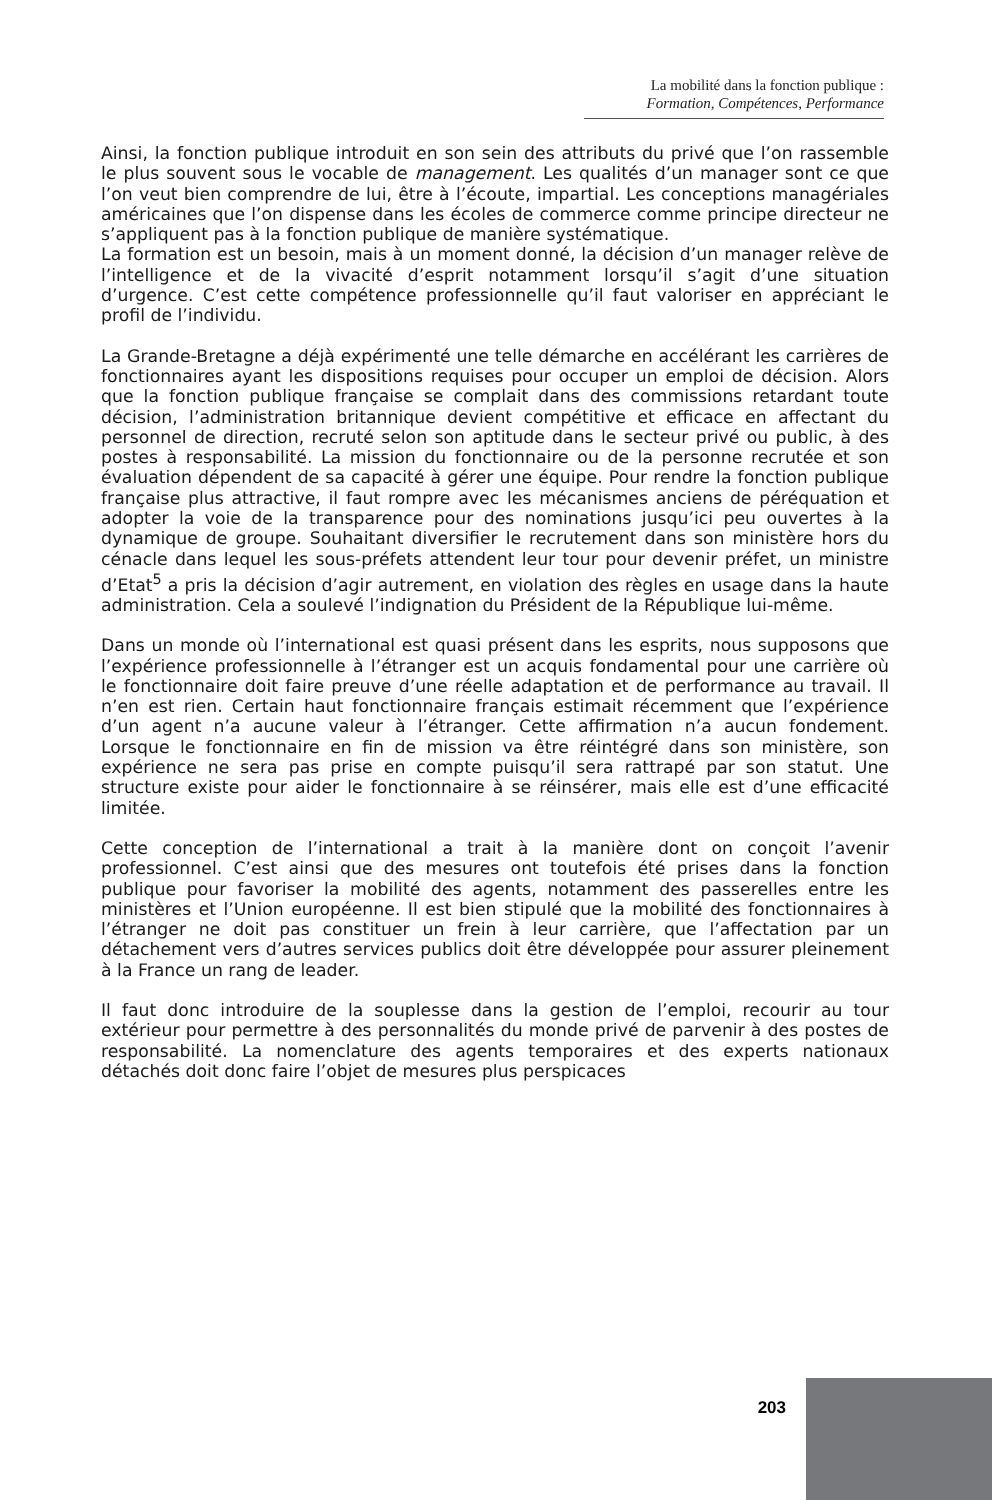La mobilité dans la fonction publique :
Formation, Compétences, Performance
Ainsi, la fonction publique introduit en son sein des attributs du privé que l’on rassemble le plus souvent sous le vocable de management. Les qualités d’un manager sont ce que l’on veut bien comprendre de lui, être à l’écoute, impartial. Les conceptions managériales américaines que l’on dispense dans les écoles de commerce comme principe directeur ne s’appliquent pas à la fonction publique de manière systématique.
La formation est un besoin, mais à un moment donné, la décision d’un manager relève de l’intelligence et de la vivacité d’esprit notamment lorsqu’il s’agit d’une situation d’urgence. C’est cette compétence professionnelle qu’il faut valoriser en appréciant le profil de l’individu.
La Grande-Bretagne a déjà expérimenté une telle démarche en accélérant les carrières de fonctionnaires ayant les dispositions requises pour occuper un emploi de décision. Alors que la fonction publique française se complait dans des commissions retardant toute décision, l’administration britannique devient compétitive et efficace en affectant du personnel de direction, recruté selon son aptitude dans le secteur privé ou public, à des postes à responsabilité. La mission du fonctionnaire ou de la personne recrutée et son évaluation dépendent de sa capacité à gérer une équipe. Pour rendre la fonction publique française plus attractive, il faut rompre avec les mécanismes anciens de péréquation et adopter la voie de la transparence pour des nominations jusqu’ici peu ouvertes à la dynamique de groupe. Souhaitant diversifier le recrutement dans son ministère hors du cénacle dans lequel les sous-préfets attendent leur tour pour devenir préfet, un ministre d’Etat<sup>5</sup> a pris la décision d’agir autrement, en violation des règles en usage dans la haute administration. Cela a soulevé l’indignation du Président de la République lui-même.
Dans un monde où l’international est quasi présent dans les esprits, nous supposons que l’expérience professionnelle à l’étranger est un acquis fondamental pour une carrière où le fonctionnaire doit faire preuve d’une réelle adaptation et de performance au travail. Il n’en est rien. Certain haut fonctionnaire français estimait récemment que l’expérience d’un agent n’a aucune valeur à l’étranger. Cette affirmation n’a aucun fondement. Lorsque le fonctionnaire en fin de mission va être réintégré dans son ministère, son expérience ne sera pas prise en compte puisqu’il sera rattrapé par son statut. Une structure existe pour aider le fonctionnaire à se réinsérer, mais elle est d’une efficacité limitée.
Cette conception de l’international a trait à la manière dont on conçoit l’avenir professionnel. C’est ainsi que des mesures ont toutefois été prises dans la fonction publique pour favoriser la mobilité des agents, notamment des passerelles entre les ministères et l’Union européenne. Il est bien stipulé que la mobilité des fonctionnaires à l’étranger ne doit pas constituer un frein à leur carrière, que l’affectation par un détachement vers d’autres services publics doit être développée pour assurer pleinement à la France un rang de leader.
Il faut donc introduire de la souplesse dans la gestion de l’emploi, recourir au tour extérieur pour permettre à des personnalités du monde privé de parvenir à des postes de responsabilité. La nomenclature des agents temporaires et des experts nationaux détachés doit donc faire l’objet de mesures plus perspicaces
203